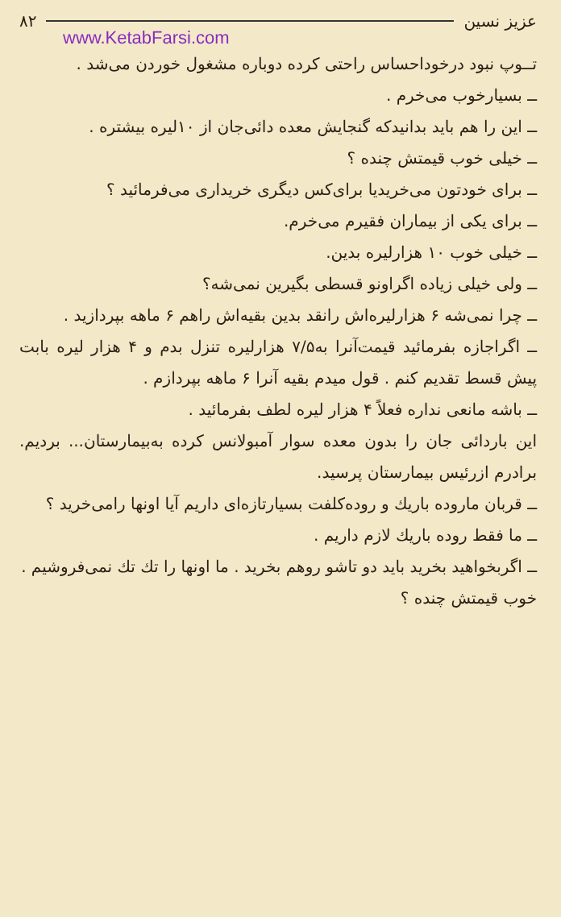۸۲ عزیز نسین
www.KetabFarsi.com
تــوپ نبود درخوداحساس راحتی کرده دوباره مشغول خوردن می‌شد .
ــ بسیارخوب می‌خرم .
ــ این را هم باید بدانیدکه گنجایش معده دائی‌جان از ۱۰لیره بیشتره .
ــ خیلی خوب قیمتش چنده ؟
ــ برای خودتون می‌خریدیا برای‌کس دیگری خریداری می‌فرمائید ؟
ــ برای یکی از بیماران فقیرم می‌خرم.
ــ خیلی خوب ۱۰ هزارلیره بدین.
ــ ولی خیلی زیاده اگراونو قسطی بگیرین نمی‌شه؟
ــ چرا نمی‌شه ۶ هزارلیره‌اش رانقد بدین بقیه‌اش راهم ۶ ماهه بپردازید .
ــ اگراجازه بفرمائید قیمت‌آنرا به۷/۵ هزارلیره تنزل بدم و ۴ هزار لیره بابت پیش قسط تقدیم کنم . قول میدم بقیه آنرا ۶ ماهه بپردازم .
ــ باشه مانعی نداره فعلاً ۴ هزار لیره لطف بفرمائید .
این باردائی جان را بدون معده سوار آمبولانس کرده به‌بیمارستان... بردیم. برادرم ازرئیس بیمارستان پرسید.
ــ قربان ماروده باریك و روده‌کلفت بسیارتازه‌ای داریم آیا اونها رامی‌خرید ؟
ــ ما فقط روده باریك لازم داریم .
ــ اگربخواهید بخرید باید دو تاشو روهم بخرید . ما اونها را تك تك نمی‌فروشیم .
خوب قیمتش چنده ؟